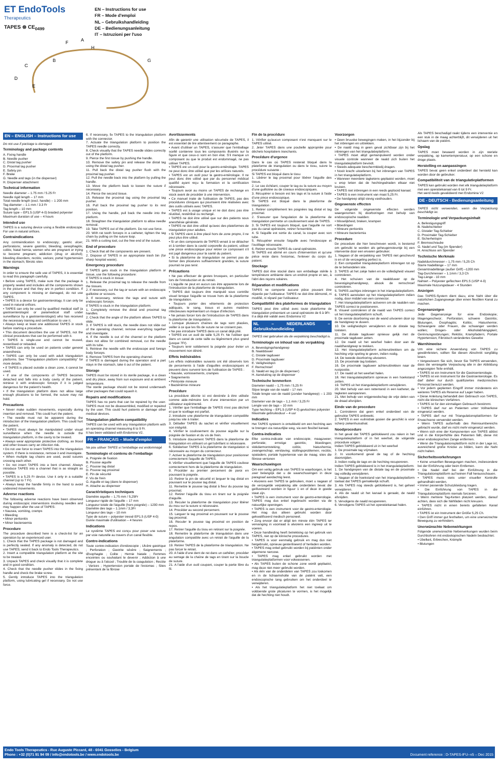ET EndoTools
Therapeutics
TAPES ⊗ CE<sub>0499</sub>
F
A
H
B
C
D
E
G
EN – Instructions for use
FR – Mode d'emploi
NL – Gebruikshandleiding
DE – Bedienungsanleitung
IT – Istruzioni per l'uso
EN – ENGLISH – Instructions for use
Do not use if package is damaged
Terminology and package contents
A. Fixing handle
B. Needle pusher
C. Distal tag pusher
D. Proximal tag pusher
E. Safety pin
F. Brake
G. Needle and tags (in the dispenser)
H. Dispenser attachment
Technical information
Needle diameter – 1.75 mm / 5.25 Fr
Needle rigid length – 17 mm
Total needle length (excl. handle) – 1 200 mm
Tag diameter – 1.1 mm / 3.3 Fr
Tag length – 10 mm
Suture type – EP1.5 (USP 4-0) braided polyester
Maximum duration of use – 4 hours
Intended use
TAPES is a suturing device using a flexible endoscope. For use in natural orifices.
Contraindications
Any contraindication to endoscopy; gastric ulcer; perforations; severe gastritis; bleeding; oesophagitis; colitis; hiatal hernia; women who are pregnant or trying to become pregnant; addiction (drug or alcohol); bleeding disorders; rectitis; varices; portal hypertension in the stomach; fibrotic sites
Warnings
In order to ensure the safe use of TAPES, it is essential to read this paragraph carefully.
• Before using TAPES, make sure that the package is properly sealed and includes all the components shown in the picture and that they are in perfect condition. If any component is missing or damaged, do not use TAPES.
• TAPES is a device for gastroenterology. It can only be used in natural orifices.
• TAPES can only be used by qualified medical staff (a gastroenterologist or paramedical staff under surveillance by a gastroenterologist) who has received the necessary training and certification to use it.
• Always keep at least one additional TAPES in stock before starting a procedure.
• This document describes the use of TAPES, not the clinical procedures that can be performed with it.
• TAPES is single-use and cannot be reused, resterilised or reloaded.
• TAPES can only be used on patients under general anaesthesia.
• TAPES can only be used with adult triangulation platforms. See "Triangulation platform compatibility" for more details.
• If TAPES is placed outside a clean zone, it cannot be used.
• If one of the components of TAPES becomes detached and falls into a body cavity of the patient, retrieve it with endoscopic forceps if it is judged dangerous for the patient's health.
• If the triangulation platform does not allow large enough plications to be formed, the suture may not hold.
Precautions
• Never make sudden movements, especially during insertion and removal. This could hurt the patient.
• The needle must not be apparent during the introduction of the triangulation platform. This could hurt the patient.
• TAPES must always be manipulated under visual surveillance when the needle is outside the triangulation platform, in the cavity to be treated.
• Always wear appropriate protective clothing, as blood and other tissues carry an infection risk.
• Do not use force to insert TAPES into the triangulation system. If there is resistance, remove it and investigate.
• When multiple tag chains are used, avoid sutures crossing each other.
• Do not insert TAPES into a bent channel. Always introduce TAPES into a channel that is as straight as possible.
• TAPES is a 5.25 Fr device. Use it only in a suitable channel (up to 7 Fr).
• Always keep the handle firmly in the hand to avoid undesired movements.
Adverse reactions
The following adverse reactions have been observed during endoscopic interventions involving needles and may happen after the use of TAPES:
• Nausea, vomiting, cramps
• Bleeding
• Minor peritonitis
• Minor bacteraemia
Procedure
The procedure described here is a check-list for an operation by an experienced user.
1. Check that the TAPES package is not damaged and is perfectly sealed. If any anomaly is detected, do not use TAPES; send it back to Endo Tools Therapeutics.
2. Insert a compatible triangulation platform at the site to be treated.
3. Unpack TAPES and check visually that it is complete and in good condition.
4. Check that the needle pusher slides in the fixing handle and check the brake screw.
5. Gently introduce TAPES into the triangulation platform, using lubricating gel if necessary. Do not use force.
6. If necessary, fix TAPES to the triangulation platform with the connector.
7. Actuate the triangulation platform to position the TAPES needle correctly.
8. Check visually that the TAPES needle slides correctly out of the platform.
9. Pierce the first tissue by pushing the handle.
10. Remove the safety pin and release the distal tag using the distal tag pusher.
11. Pull back the distal tag pusher flush with the proximal tag pusher.
12. Pull the needle back into the platform by pulling the handle.
13. Move the platform back to loosen the suture if necessary.
14. Pierce the second tissue.
15. Release the proximal tag using the proximal tag pusher.
16. Pull back the proximal tag pusher to its rest position.
17. Using the handle, pull back the needle into the platform.
18. Straighten the triangulation platform to allow needle removal.
19. Take TAPES out of the platform. Do not use force.
20. With rat tooth forceps in a catheter, tighten the tag chain by pulling on the suture loop.
21. With a cutting tool, cut the free end of the suture.
End of procedure
1. Check that all the components are present.
2. Dispose of TAPES in an appropriate trash bin (for sharp hospital waste).
Emergency procedure
If TAPES gets stuck in the triangulation platform or tissue, use the following procedure:
If TAPES is stuck in tissue:
1. Release the proximal tag to release the needle from the tissues.
2. If necessary, cut the tag or suture with an endoscopic guillotine or scissors.
3. If necessary, retrieve the tags and suture with endoscopic forceps.
If TAPES is stuck in the triangulation platform:
1. Completely remove the distal and proximal tag handles.
2. Check that the angle of the platform allows TAPES to slide.
3. If TAPES is still stuck, the needle does not slide out of the operating channel; remove everything together and investigate.
4. If the needle is out of the channel or the platform does not allow for combined removal, cut the needle with its tube.
5. Retrieve the needle with the endoscope and foreign body forceps.
6. Remove TAPES from the operating channel.
If TAPES is damaged during the operation and a part stays in the stomach, take it out of the patient.
Storage
TAPES must be stored in its sterile package, in a clean and dry place, away from sun exposure and at ambient temperature.
The sterile package should not be stored underneath other packages that could squash it.
Repairs and modifications
TAPES has no parts that can be repaired by the user. TAPES must not be disassembled, modified or repaired by the user. This could hurt patients or damage other medical devices.
Triangulation platform compatibility
TAPES can be used with any triangulation platform with an operating channel measuring 6 to 9 Fr.
It has been validated with Endomina V2.
FR – FRANÇAIS – Mode d'emploi
Ne pas utiliser TAPES si l'emballage est endommagé
Terminologie et contenu de l'emballage
A. Poignée de fixation
B. Pousse aiguille
C. Pousse tag distal
D. Pousse tag proximal
E. Pin de sécurité
F. Vis de frein
G. Aiguille et tag (dans le dispenser)
H. Attache au dispenser
Caractéristiques techniques
Diamètre aiguille – 1,75 mm / 5,25Fr
Longueur rigide de l'aiguille – 17 mm
Longueur totale de l'aiguille (hors poignée) – 1200 mm
Diamètre des tags – 1.1mm / 3,3Fr
Longueur des tags – 10 mm
Type de suture – polyester tressé EP1.5 (USP 4-0)
Durée maximale d'utilisation – 4 heures
Indications
Le système TAPES est conçu pour poser une suture par voie naturelle au travers d'un canal flexible.
Contre-indications
Toute contre-indication d'endoscopie ; Ulcère gastrique ; Perforation ; Gastrite sévère ; Saignements ; Œsophagite ; Colite ; Hernie hiatale ; Femmes enceintes ou souhaitant le devenir ; Addiction à une drogue ou à l'alcool ; Trouble de la coagulation ; Rectite ; Varices ; Hypertension portale de l'estomac ; Sites présentant de la fibrose
Avertissements
Afin de garantir une utilisation sécurisée de TAPES, il est essentiel de lire attentivement ce paragraphe.
• Avant d'utiliser un TAPES, s'assurer que l'emballage scellé contienne tous les composants illustrés sur la figure et que ceux-ci sont en bon état. S'il manque un composant ou que le produit est endommagé, ne pas utiliser TAPES.
• TAPES est un outil pour la gastro-entérologie. TAPES ne peut donc être utilisé que par les orifices naturels.
• TAPES est un outil pour la gastro-entérologie. Il ne peut donc être utilisé que par du personnel médical qualifié ayant reçu la formation et la certification nécessaire.
• Toujours avoir au moins un TAPES de rechange en stock avant de procéder à une intervention.
• Ce manuel traite de l'utilisation de TAPES, pas des procédures cliniques qui pourraient être réalisées avec des outils utilisés avec TAPES.
• TAPES est à usage unique et ne doit donc pas être réutilisé, restérilisé ou rechargé.
• TAPES ne doit être utilisé que sur des patients sous anesthésie générale.
• TAPES ne doit être utilisé qu'avec des plateformes de triangulation pour adultes.
• Si TAPES vient à être placé hors de zone propre, il ne peut plus être utilisé.
• Si un des composants de TAPES venait à se détacher et à tomber dans la cavité corporelle du patient, utiliser une pince endoscopique pour retirer ce composant s'il est jugé dangereux pour la santé du patient.
• Si la plateforme de triangulation ne permet pas de former des plicatures suffisamment grandes, la suture pourrait ne pas tenir.
Précautions
• Ne pas effectuer de gestes brusques, en particulier lors de l'introduction et du retrait.
• L'aiguille ne peut en aucun cas être apparente lors de l'introduction de la plateforme de triangulation.
• TAPES doit toujours être manipulé sous contrôle visuel lorsque l'aiguille se trouve hors de la plateforme de triangulation.
• Toujours porter des vêtements de protection adéquats, le sang, tissus et autres matières infectieuses représentant un risque d'infection.
• Ne jamais forcer lors de l'introduction de TAPES dans la plateforme de triangulation.
• Lorsque plusieurs chaînes de tags sont placées, veiller à ce que les fils de suture ne se croisent pas.
• Ne pas introduire TAPES dans un canal déjà plié.
• TAPES est un outil de taille 5,25 Fr. Ne l'utiliser que dans un canal de cette taille ou légèrement plus grand (jusque 7Fr).
• Toujours tenir solidement la poignée pour éviter un mouvement non désiré.
Effets indésirables
Les effets indésirables suivants ont été observés lors de percements à l'aide d'aiguilles endoscopiques et peuvent donc survenir lors de l'utilisation de TAPES :
• Nausée, vomissements, crampes
• Saignements
• Péritonite mineure
• Bactériémie mineure
Procédure
La procédure décrite ici est destinée à être utilisée comme aide-mémoire lors d'une intervention par un utilisateur expérimenté.
1. Vérifier que l'emballage de TAPES n'est pas déchiré et que le scellage est parfait.
2. Introduire une plateforme de triangulation compatible jusqu'au site à traiter.
3. Déballer TAPES du sachet et vérifier visuellement son intégrité.
4. Vérifier le coulissement du pousse aiguille sur la poignée de fixation et du vis de frein.
5. Introduire doucement TAPES dans la plateforme de triangulation en utilisant un gel lubrifiant si nécessaire.
6. Solidariser TAPES à la plateforme de triangulation si nécessaire au moyen du connecteur.
7. Activer la plateforme de triangulation pour positionner correctement l'aiguille de TAPES.
8. Vérifier visuellement que l'aiguille de TAPES coulisse correctement hors de la plateforme de triangulation.
9. Procéder au premier percement de paroi en poussant la poignée.
10. Retirer la pin de sécurité et larguer le tag distal en poussant sur le pousse tag distal.
11. Remettre le pousse tag distal à fleur du pousse tag proximal.
12. Retirer l'aiguille du tissu en tirant sur la poignée d'aiguille.
13. Reculer la plateforme de triangulation pour libérer du mou sur la suture si nécessaire.
14. Procéder au second percement.
15. Larguer le tag proximal en poussant sur le pousse tag proximal.
16. Reculer le pousse tag proximal en position de repos.
17. Retirer l'aiguille du tissu en retirant sur la poignée.
18. Remettre la plateforme de triangulation dans une angulation compatible avec un retrait de l'aiguille de la plateforme.
19. Retirer TAPES de la plateforme de triangulation. Ne pas forcer le retrait.
20. A l'aide d'une dent de rat dans un cathéter, procéder au serrage de la chaîne de tags en tirant sur la boucle de suture.
21. A l'aide d'un outil coupant, couper la partie libre du fil.
Fin de la procédure
1. Vérifier qu'aucun composant n'est manquant sur le TAPES utilisé.
2. Jeter TAPES dans une poubelle appropriée pour déchets hospitaliers tranchants.
Procédure d'urgence
Dans le cas où TAPES resterait bloqué dans la plateforme de triangulation ou dans le tissu, suivre la procédure suivante :
Si TAPES est bloqué dans le tissu
1. Libérer le tag proximal pour libérer l'aiguille des tissus.
2. Le cas échéant, couper le tag ou la suture au moyen d'une guillotine ou de ciseaux endoscopiques.
3. Récupérer si besoin est les tags et la suture à l'aide d'une pince endoscopique.
Si TAPES est bloqué dans la plateforme de triangulation :
1. Retirer complètement les poignées tag distal et tag proximal.
2. S'assurer que l'angulation de la plateforme de triangulation permette un coulissement aisé de TAPES.
3. Si TAPES est toujours bloqué, que l'aiguille ne sort pas du canal opératoire, retirer l'ensemble.
4. Si l'aiguille est sortie du canal, la couper avec son tube.
5. Récupérer ensuite l'aiguille avec l'endoscope et l'outillage nécessaire.
6. Retirer ensuite TAPES du canal opératoire.
Si TAPES est abimé en cours d'intervention et qu'une pièce reste dans l'estomac, l'enlever du corps du patient.
Stockage
TAPES doit être stocké dans son emballage stérile à température ambiante dans un endroit propre et sec, à l'abri des rayons solaires.
Réparation et modifications
TAPES ne comporte aucune pièce pouvant être réparée par l'utilisateur. TAPES ne doit être démonté, ni modifié, ni réparé par l'utilisateur.
Compatibilité des plateformes de triangulation
TAPES peut être utilisé avec toute plateforme de triangulation présentant un canal opératoire de 6 à 9Fr.
Il a déjà été validé avec Endomina V2
NL – NEDERLANDS – Gebruikshandleiding
TAPES niet gebruiken als de verpakking beschadigd is.
Terminologie en inhoud van de verpakking
A. Bevestigingshandgreep
B. Naaldduwer
C. Distale tagduwer
D. Proximale tagduwer
E. Veiligheidspin
F. Remschroef
G. Naald en tag (in de dispenser)
H. Aansluiting op de dispenser
Technische kenmerken
Diameter naald – 1,75 mm / 5,25 Fr
Stijve lengte van de naald – 17 mm
Totale lengte van de naald (zonder handgreep) – 1 200 mm
Diameter van de tags – 1,1 mm / 3,25 Fr
Lengte van de tags – 10 mm
Type hechting – EP1.5 (USP 4-0) gevlochten polyester
Maximale gebruiksduur – 4 uur
Indicaties
Het TAPES systeem is ontwikkeld om een hechting aan te brengen via natuurlijke weg, via een flexibel kanaal.
Contra-indicaties
Elke contra-indicatie van endoscopie; maagzweer; perforatie; ernstige gastritis; bloedingen; slokdarmontsteking; colitis; hiatushernia; zwangerschap; verslaving; stollingsproblemen; rectitis; spataders; portale hypertensie van de maag; sites die fibrose vertonen
Waarschuwingen
Om een veilig gebruik van TAPES te waarborgen, is het zeer belangrijk dat u de waarschuwingen in deze paragraaf aandachtig leest.
• Alvorens een TAPES te gebruiken, moet u nagaan of de verzegelde verpakking alle onderdelen bevat die geïllustreerd worden in figuur 1 en of deze in goede staat zijn.
• TAPES is een instrument voor de gastro-enterologie. TAPES mag dus enkel ingebracht worden via de natuurlijke openingen.
• TAPES is een instrument voor de gastro-enterologie. Het mag dus alleen gebruikt worden door gekwalificeerd medisch personeel.
• Zorg ervoor dat er altijd ten minste één TAPES ter vervanging in voorraad is alvorens een ingreep uit te voeren.
• Deze handleiding heeft betrekking op het gebruik van TAPES, niet op de klinische procedures.
• TAPES is voor eenmalig gebruik en mag dus niet hergebruikt, opnieuw gesteriliseerd of herladen worden.
• TAPES mag enkel gebruikt worden bij patiënten onder algemene narcose.
• TAPES mag enkel gebruikt worden met triangulatieplatformen voor volwassenen.
• Als TAPES buiten de schone zone wordt geplaatst, mag deze niet meer gebruikt worden.
• Als één van de onderdelen van TAPES zou loskomen en in de lichaamsholte van de patiënt valt, een endoscopische tang gebruiken om het onderdeel te verwijderen.
• Als het triangulatieplatform het niet toelaat om voldoende grote plicaturen te vormen, is het mogelijk dat de hechting niet houdt.
Voorzorgen
• Geen bruuske bewegingen maken, in het bijzonder bij het inbrengen en uittrekken.
• De naald mag in geen geval zichtbaar zijn bij het inbrengen van het triangulatieplatform.
• TAPES moet altijd gemanipuleerd worden onder visuele controle wanneer de naald zich buiten het triangulatieplatform bevindt.
• Steeds adequate beschermkledij dragen.
• Nooit kracht uitoefenen bij het inbrengen van TAPES in het triangulatieplatform.
• Wanneer meerdere tagketens geplaatst worden, moet u erop letten dat de hechtingsdraden elkaar niet kruisen.
• TAPES niet inbrengen in een reeds geplooid kanaal.
• TAPES is een instrument van maat 5,25 Fr.
• De handgreep altijd stevig vasthouden.
Ongewenste effecten
De volgende ongewenste effecten werden waargenomen bij doorboringen met behulp van endoscopische naalden:
• Misselijkheid, braken, krampen
• Bloedingen
• Mineure peritonitis
• Mineure bacteriemia
Procedure
De procedure die hier beschreven wordt, is bestemd om gebruikt te worden als geheugensteuntje bij een interventie door een ervaren gebruiker.
1. Nagaan of de verpakking van TAPES niet gescheurd is en of de verzegeling perfect is.
2. Een compatibel triangulatieplatform inbrengen tot op de te behandelen site.
3. TAPES uit het zakje halen en de volledigheid visueel controleren.
4. Het schuiven van de naaldduwer op de bevestigingshandgreep, alsook de remschroef controleren.
5. TAPES zachtjes inbrengen in het triangulatieplatform.
6. TAPES aansluiten op het triangulatieplatform indien nodig, door middel van een connector.
7. Het triangulatieplatform activeren om de naalden van TAPES correct te positioneren.
8. Visueel controleren of de naald van TAPES correct uit het triangulatieplatform schuift.
9. De eerste doorboring van de wand uitvoeren door op de handgreep te duwen.
10. De veiligheidspin verwijderen en de distale tag loslaten.
11. De distale tagduwer opnieuw gelijk met de proximale tagduwer zetten.
12. De naald uit het weefsel halen door aan de naaldhandgreep te trekken.
13. Het triangulatieplatform achteruittrekken om de hechting vrije speling te geven, indien nodig.
14. De tweede doorboring uitvoeren.
15. De proximale tag loslaten.
16. De proximale tagduwer achteruittrekken naar de rustpositie.
17. De naald uit het weefsel halen.
18. Het triangulatieplatform opnieuw in een hoekstand zetten.
19. TAPES uit het triangulatieplatform verwijderen.
20. Met behulp van een rattentand in een katheter, de tagketen aanspannen.
21. Met behulp van snijgereedschap de vrije delen van de draad afsnijden.
Einde van de procedure
1. Controleren dat geen enkel onderdeel van de gebruikte TAPES ontbreekt.
2. TAPES in een vuilnisbak gooien die geschikt is voor scherp ziekenhuisafval.
Noodprocedure
In het geval dat TAPES geblokkeerd zou raken in het triangulatieplatform of in het weefsel, de volgende procedure volgen:
Indien TAPES geblokkeerd zit in het weefsel
1. De proximale tag vrijmaken.
2. In voorkomend geval de tag of de hechting doorsnijden.
3. Indien nodig de tags en de hechting recupereren.
Indien TAPES geblokkeerd is in het triangulatieplatform:
1. De handgrepen van de distale tag en de proximale tag volledig verwijderen.
2. Nagaan of de hoekstand van het triangulatieplatform toelaat dat TAPES gemakkelijk schuift.
3. Als TAPES nog steeds geblokkeerd is, het geheel verwijderen.
4. Als de naald uit het kanaal is geraakt, de naald afsnijden.
5. Vervolgens de naald recupereren.
6. Vervolgens TAPES uit het operatiekanaal halen.
Als TAPES beschadigd raakt tijdens een interventie en een stuk in de maag achterblijft, dit verwijderen uit het lichaam van de patiënt.
Opslag
TAPES moet bewaard worden in zijn steriele verpakking, op kamertemperatuur, op een schone en droge plaats.
Herstelling en aanpassingen
TAPES bevat geen enkel onderdeel dat hersteld kan worden door de gebruiker.
Compatibiliteit van de triangulatieplatformen
TAPES kan gebruikt worden met elk triangulatieplatform met een operatiekanaal van 6 tot 9 Fr.
Het werd reeds gevalideerd met Endomina V2
DE - DEUTSCH - Bedienungsanleitung
TAPES nicht verwenden, wenn die Verpackung beschädigt ist.
Terminologie und Verpackungsinhalt
A. Befestigungsgriff
B. Nadelschieber
C. Distaler Tag-Schieber
D. Proximaler Tag-Schieber
E. Sicherheitspin
F. Bremsschraube
G. Nadel und Tag (im Spender)
H. Anschluss am Spender
Technische Merkmale
Nadeldurchmesser – 1,75 mm / 5,25 Ch
Starre Nadellänge – 17 mm
Gesamtnadellänge (außer Griff) –1200 mm
Tag-Durchmesser – 1.1mm / 3,3 Ch
Tag-Länge - 10 mm
Nahtart – Polyester geflochten EP1.5 (USP 4-0)
Maximale Nutzungsdauer - 4 Stunden
Anzeigen
Das TAPES-System dient dazu, eine Naht über die natürlichen Zugangswege über einen flexiblen Kanal zu machen.
Gegenanzeigen
Jede Gegenanzeige für eine Endoskopie; Magengeschwür; Perforation; schwere Gastritis; Blutungen, Ösophagitis; Kolitis; Hiatushernie; Schwangere oder Frauen, die schwanger werden wollen; Drogen- oder Alkoholabhängigkeit; Gerinnungsstörungen; Rektitis; Krampfadern; Portale Hypertension; Fibrotisch verändertes Gewebe
Warnhinweise
Um eine sichere Anwendung von TAPES zu gewährleisten, sollten Sie diesen Abschnitt sorgfältig lesen.
• Vergewissern Sie sich, bevor Sie TAPES verwenden, dass die versiegelte Verpackung alle in der Abbildung angezeigten Teile enthält.
• TAPES ist ein Instrument für die Gastroenterologie.
• TAPES ist ein Instrument für die Gastroenterologie. Es darf daher nur durch qualifiziertes medizinisches Personal benutzt werden.
• Vor jedem geplanten Eingriff immer mindestens ein weiteres TAPES als Reserve auf Lager haben.
• Diese Anleitung behandelt den Gebrauch von TAPES, nicht die klinischen Verfahren.
• TAPES ist für den einmaligen Gebrauch bestimmt.
• TAPES darf nur an Patienten unter Vollnarkose eingesetzt werden.
• TAPES darf nur mit Triangulationsplattformen für Erwachsene verwendet werden.
• Wenn TAPES außerhalb des Reinraumbereichs gebracht wurde, darf es nicht mehr eingesetzt werden.
• Wenn sich eine der Komponenten von TAPES ablöst und in die Körperhöhle des Patienten fällt, diese mit einer endoskopischen Zange entfernen.
• Wenn die Triangulationsplattform nicht in der Lage ist, ausreichend große Knicke zu bilden, kann die Naht nicht halten.
Sicherheitsvorkehrungen
• Keine unsanften Bewegungen machen, insbesondere bei der Einführung oder beim Entfernen.
• Die Nadel darf bei der Einführung in die Triangulationsplattform auf keinen Fall herausschauen.
• TAPES muss stets unter visueller Kontrolle gehandhabt werden.
• Immer passende Schutzkleidung tragen.
• Die Einführung von TAPES in die Triangulationsplattform niemals forcieren.
• Wenn mehrere Tag-Ketten platziert werden, darauf achten, dass sich die Nähfäden nicht kreuzen.
• TAPES nicht in einen bereits gefalteten Kanal einführen.
• TAPES ist ein Instrument der Größe 5,25 Ch.
• Den Griff immer gut festhalten, um eine unerwünschte Bewegung zu verhindern.
Unerwünschte Nebenwirkungen
Folgende unerwünschte Nebenwirkungen wurden beim Durchbohren mit endoskopischen Nadeln beobachtet:
• Übelkeit, Erbrechen, Krämpfe
• Blutungen
Endo Tools Therapeutics - Rue Auguste Piccard, 48 - 6041 Gosselies - Belgium
Phone : +32 (0)71 91 94 09 / info@endotools.be / www.endotools.be
Document reference : D-TAPES-IFU--v5 – Dec 2015